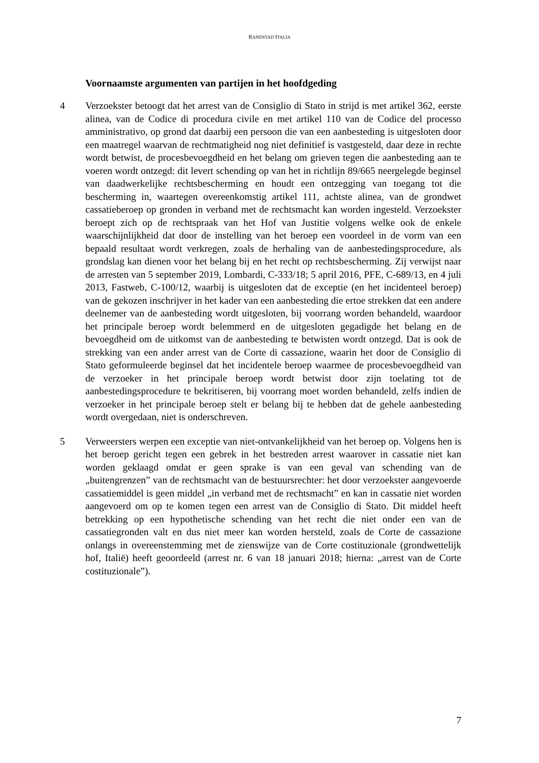RANDSTAD ITALIA
Voornaamste argumenten van partijen in het hoofdgeding
4 Verzoekster betoogt dat het arrest van de Consiglio di Stato in strijd is met artikel 362, eerste alinea, van de Codice di procedura civile en met artikel 110 van de Codice del processo amministrativo, op grond dat daarbij een persoon die van een aanbesteding is uitgesloten door een maatregel waarvan de rechtmatigheid nog niet definitief is vastgesteld, daar deze in rechte wordt betwist, de procesbevoegdheid en het belang om grieven tegen die aanbesteding aan te voeren wordt ontzegd: dit levert schending op van het in richtlijn 89/665 neergelegde beginsel van daadwerkelijke rechtsbescherming en houdt een ontzegging van toegang tot die bescherming in, waartegen overeenkomstig artikel 111, achtste alinea, van de grondwet cassatieberoep op gronden in verband met de rechtsmacht kan worden ingesteld. Verzoekster beroept zich op de rechtspraak van het Hof van Justitie volgens welke ook de enkele waarschijnlijkheid dat door de instelling van het beroep een voordeel in de vorm van een bepaald resultaat wordt verkregen, zoals de herhaling van de aanbestedingsprocedure, als grondslag kan dienen voor het belang bij en het recht op rechtsbescherming. Zij verwijst naar de arresten van 5 september 2019, Lombardi, C-333/18; 5 april 2016, PFE, C-689/13, en 4 juli 2013, Fastweb, C-100/12, waarbij is uitgesloten dat de exceptie (en het incidenteel beroep) van de gekozen inschrijver in het kader van een aanbesteding die ertoe strekken dat een andere deelnemer van de aanbesteding wordt uitgesloten, bij voorrang worden behandeld, waardoor het principale beroep wordt belemmerd en de uitgesloten gegadigde het belang en de bevoegdheid om de uitkomst van de aanbesteding te betwisten wordt ontzegd. Dat is ook de strekking van een ander arrest van de Corte di cassazione, waarin het door de Consiglio di Stato geformuleerde beginsel dat het incidentele beroep waarmee de procesbevoegdheid van de verzoeker in het principale beroep wordt betwist door zijn toelating tot de aanbestedingsprocedure te bekritiseren, bij voorrang moet worden behandeld, zelfs indien de verzoeker in het principale beroep stelt er belang bij te hebben dat de gehele aanbesteding wordt overgedaan, niet is onderschreven.
5 Verweersters werpen een exceptie van niet-ontvankelijkheid van het beroep op. Volgens hen is het beroep gericht tegen een gebrek in het bestreden arrest waarover in cassatie niet kan worden geklaagd omdat er geen sprake is van een geval van schending van de „buitengrenzen” van de rechtsmacht van de bestuursrechter: het door verzoekster aangevoerde cassatiemiddel is geen middel „in verband met de rechtsmacht” en kan in cassatie niet worden aangevoerd om op te komen tegen een arrest van de Consiglio di Stato. Dit middel heeft betrekking op een hypothetische schending van het recht die niet onder een van de cassatiegronden valt en dus niet meer kan worden hersteld, zoals de Corte de cassazione onlangs in overeenstemming met de zienswijze van de Corte costituzionale (grondwettelijk hof, Italië) heeft geoordeeld (arrest nr. 6 van 18 januari 2018; hierna: „arrest van de Corte costituzionale”).
7